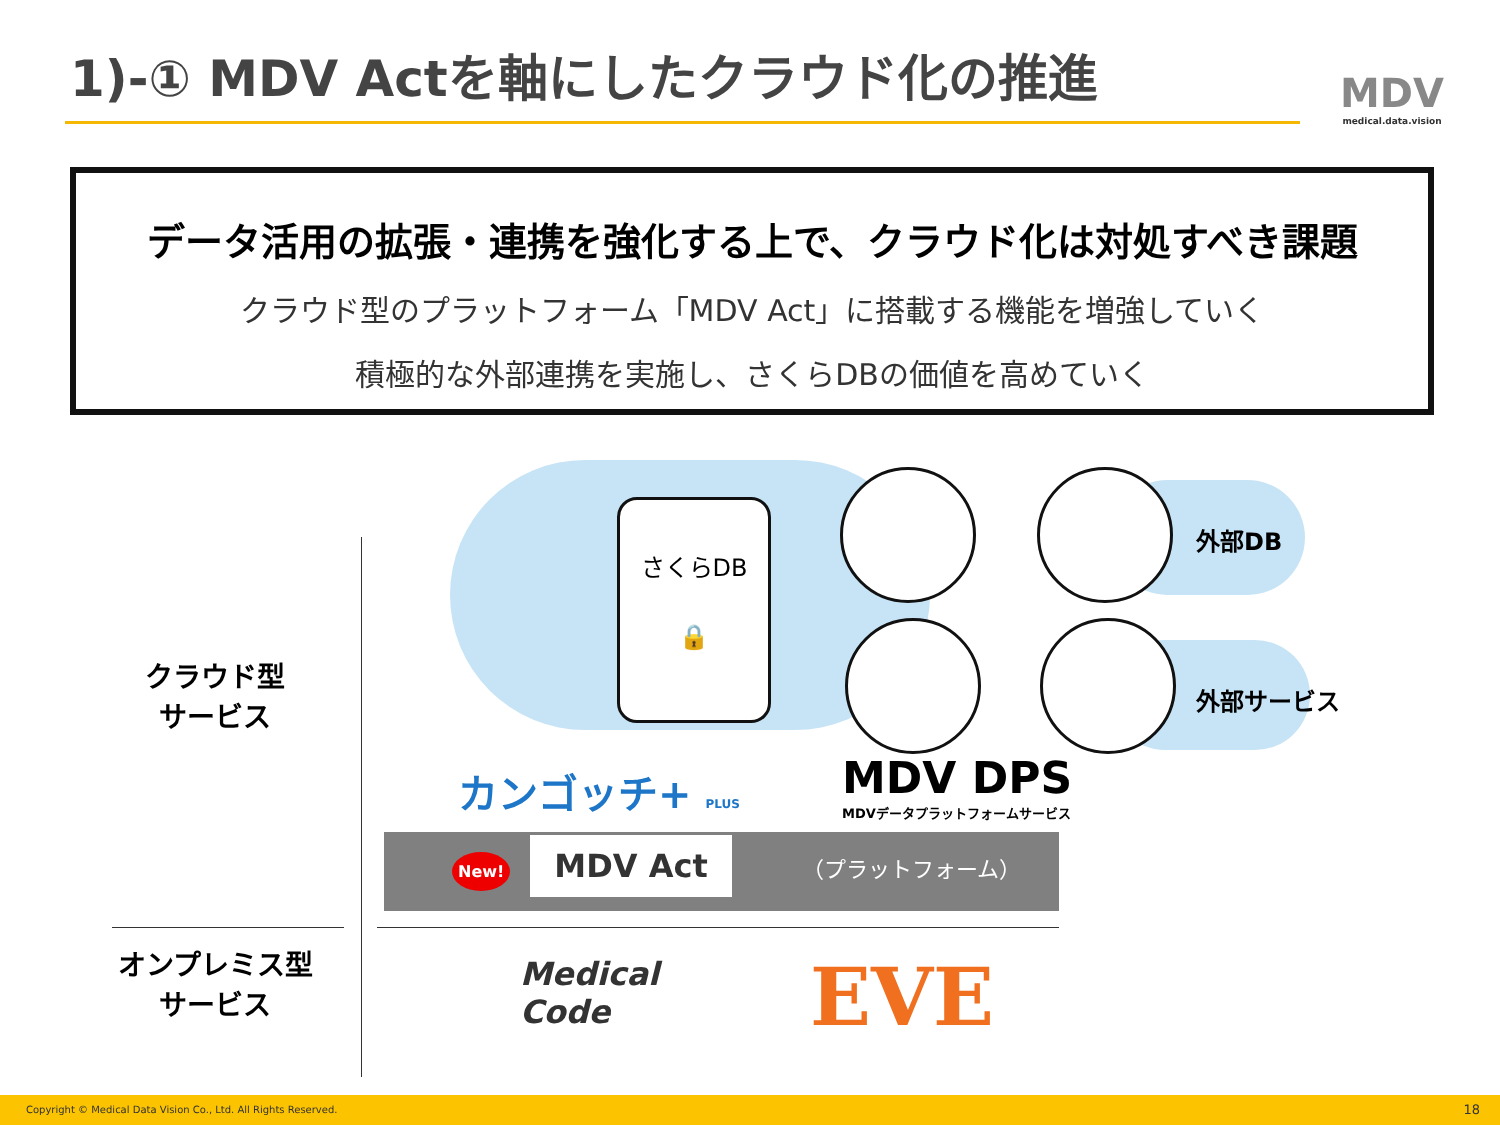1)-① MDV Actを軸にしたクラウド化の推進
MDV
medical.data.vision
データ活用の拡張・連携を強化する上で、クラウド化は対処すべき課題
クラウド型のプラットフォーム「MDV Act」に搭載する機能を増強していく
積極的な外部連携を実施し、さくらDBの価値を高めていく
クラウド型
サービス
オンプレミス型
サービス
さくらDB
🔒
外部DB
外部サービス
カンゴッチ+ PLUS
MDV DPS
MDVデータプラットフォームサービス
New! MDV Act （プラットフォーム）
Medical
Code
EVE
Copyright © Medical Data Vision Co., Ltd. All Rights Reserved. 18